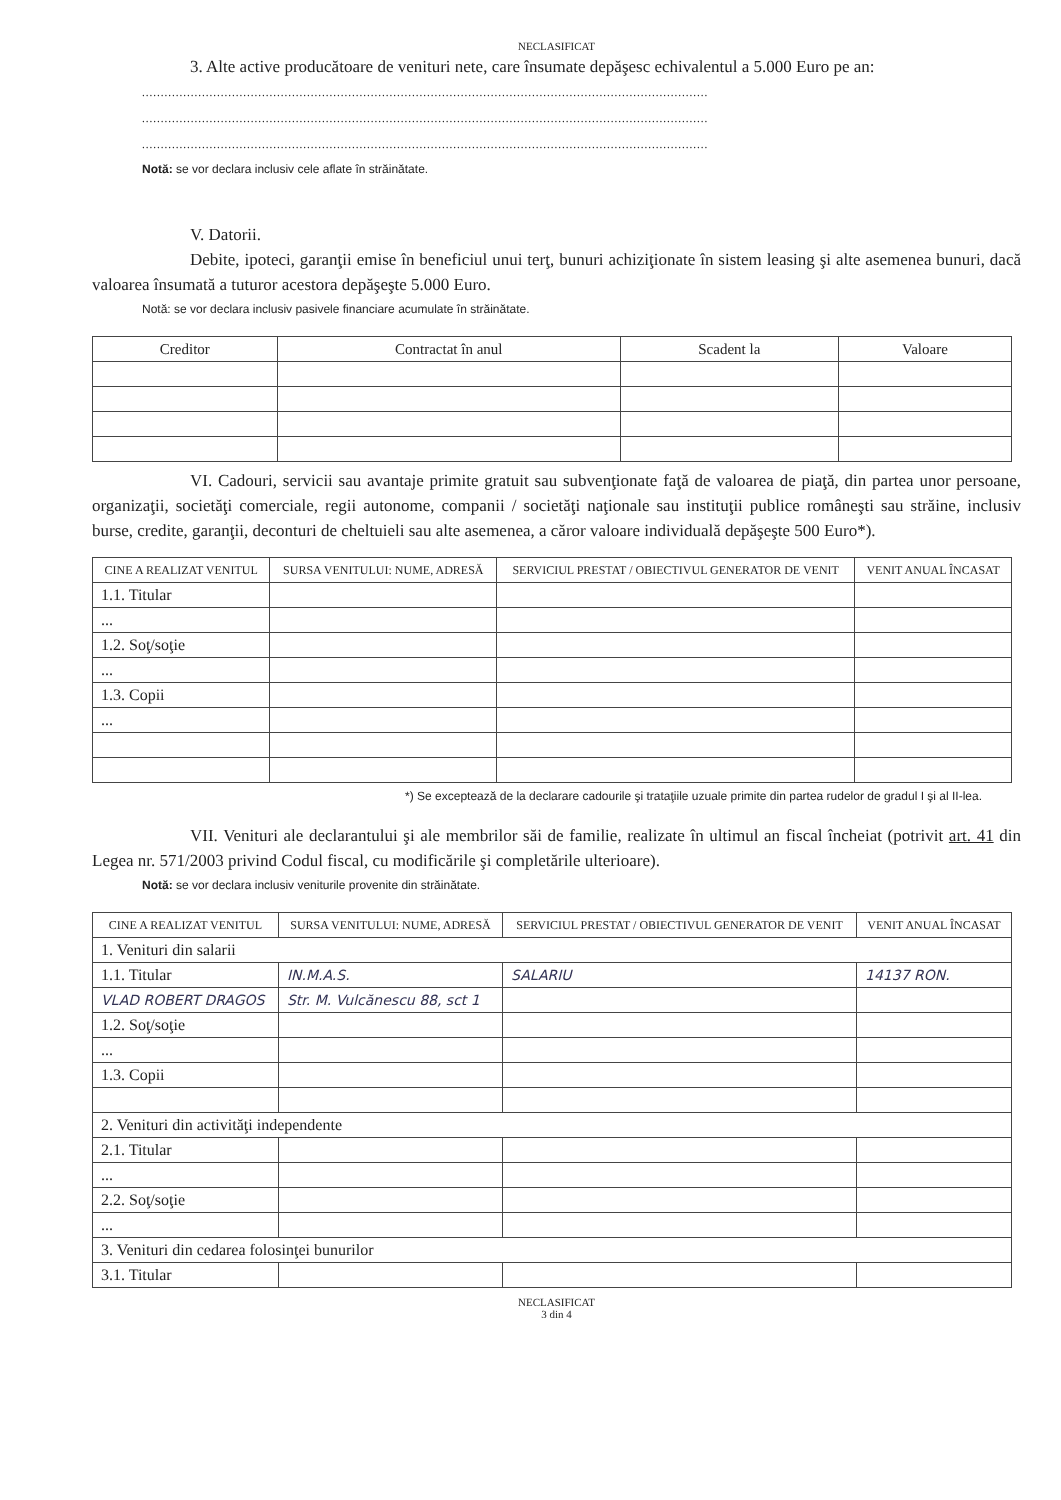NECLASIFICAT
3. Alte active producătoare de venituri nete, care însumate depăşesc echivalentul a 5.000 Euro pe an:
.......................................................................................................................................................
.......................................................................................................................................................
.......................................................................................................................................................
Notă: se vor declara inclusiv cele aflate în străinătate.
V. Datorii.
Debite, ipoteci, garanţii emise în beneficiul unui terţ, bunuri achiziţionate în sistem leasing şi alte asemenea bunuri, dacă valoarea însumată a tuturor acestora depăşeşte 5.000 Euro.
Notă: se vor declara inclusiv pasivele financiare acumulate în străinătate.
| Creditor | Contractat în anul | Scadent la | Valoare |
| --- | --- | --- | --- |
VI. Cadouri, servicii sau avantaje primite gratuit sau subvenţionate faţă de valoarea de piaţă, din partea unor persoane, organizaţii, societăţi comerciale, regii autonome, companii / societăţi naţionale sau instituţii publice româneşti sau străine, inclusiv burse, credite, garanţii, deconturi de cheltuieli sau alte asemenea, a căror valoare individuală depăşeşte 500 Euro*).
| CINE A REALIZAT VENITUL | SURSA VENITULUI: NUME, ADRESĂ | SERVICIUL PRESTAT / OBIECTIVUL GENERATOR DE VENIT | VENIT ANUAL ÎNCASAT |
| --- | --- | --- | --- |
| 1.1. Titular | | | |
| ... | | | |
| 1.2. Soţ/soţie | | | |
| ... | | | |
| 1.3. Copii | | | |
| ... | | | |
*) Se exceptează de la declarare cadourile şi trataţiile uzuale primite din partea rudelor de gradul I şi al II-lea.
VII. Venituri ale declarantului şi ale membrilor săi de familie, realizate în ultimul an fiscal încheiat (potrivit art. 41 din Legea nr. 571/2003 privind Codul fiscal, cu modificările şi completările ulterioare).
Notă: se vor declara inclusiv veniturile provenite din străinătate.
| CINE A REALIZAT VENITUL | SURSA VENITULUI: NUME, ADRESĂ | SERVICIUL PRESTAT / OBIECTIVUL GENERATOR DE VENIT | VENIT ANUAL ÎNCASAT |
| --- | --- | --- | --- |
| 1. Venituri din salarii | | | |
| 1.1. Titular | IN.M.A.S. | SALARIU | 14137 RON. |
| VLAD ROBERT DRAGOS | Str. M. Vulcănescu 88, sct 1 | | |
| 1.2. Soţ/soţie | | | |
| ... | | | |
| 1.3. Copii | | | |
| 2. Venituri din activităţi independente | | | |
| 2.1. Titular | | | |
| ... | | | |
| 2.2. Soţ/soţie | | | |
| ... | | | |
| 3. Venituri din cedarea folosinţei bunurilor | | | |
| 3.1. Titular | | | |
NECLASIFICAT
3 din 4